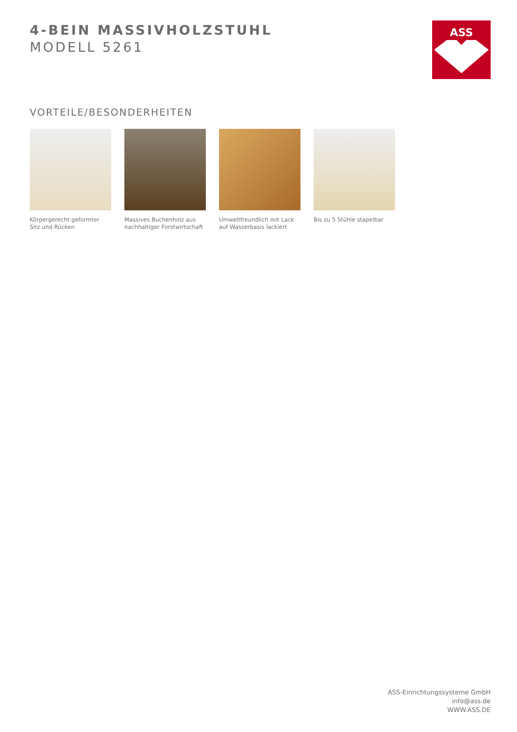4-BEIN MASSIVHOLZSTUHL
MODELL 5261
ASS
VORTEILE/BESONDERHEITEN
Körpergerecht geformter Sitz und Rücken
Massives Buchenholz aus nachhaltiger Forstwirtschaft
Umweltfreundlich mit Lack auf Wasserbasis lackiert.
Bis zu 5 Stühle stapelbar
ASS-Einrichtungssysteme GmbH
info@ass.de
WWW.ASS.DE